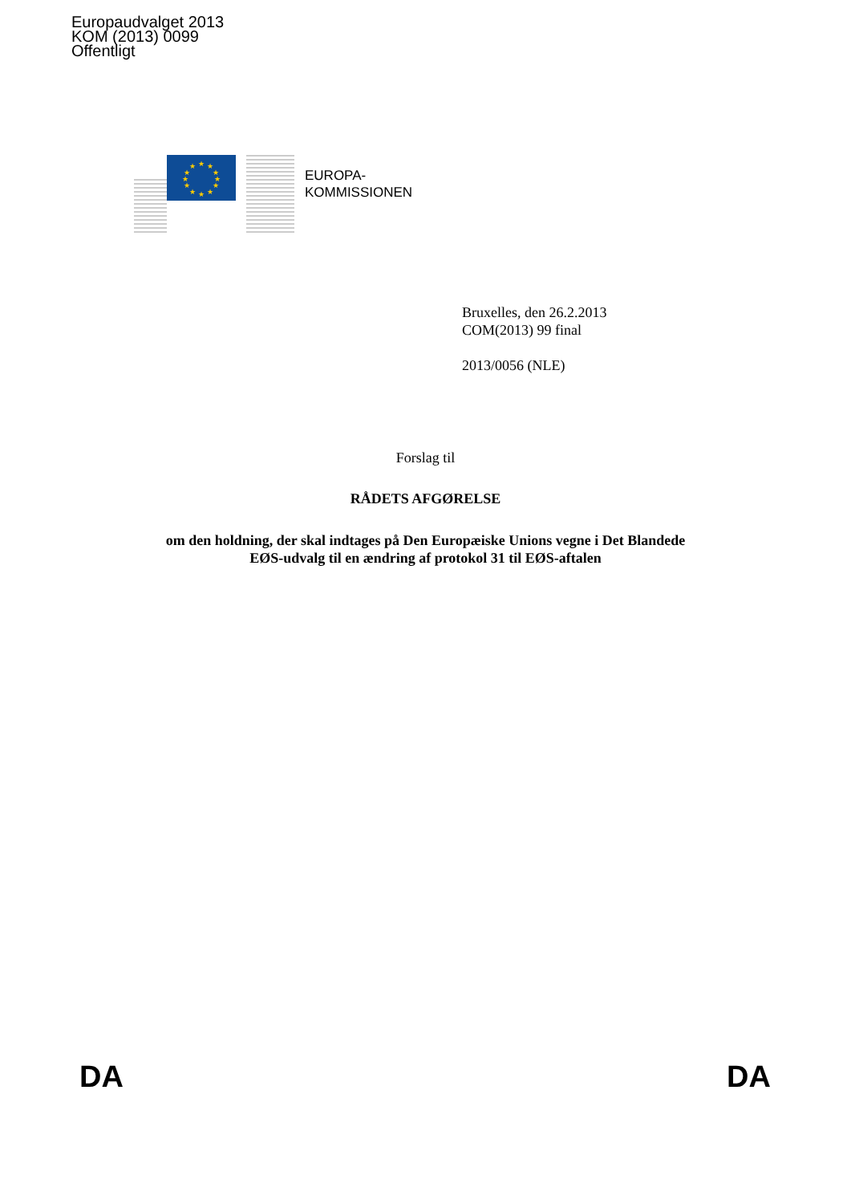Europaudvalget 2013
KOM (2013) 0099
Offentligt
★
★
★
★
★
★
★
★
★
★
★
★
EUROPA-
KOMMISSIONEN
Bruxelles, den 26.2.2013
COM(2013) 99 final
2013/0056 (NLE)
Forslag til
RÅDETS AFGØRELSE
om den holdning, der skal indtages på Den Europæiske Unions vegne i Det Blandede
EØS-udvalg til en ændring af protokol 31 til EØS-aftalen
DA DA